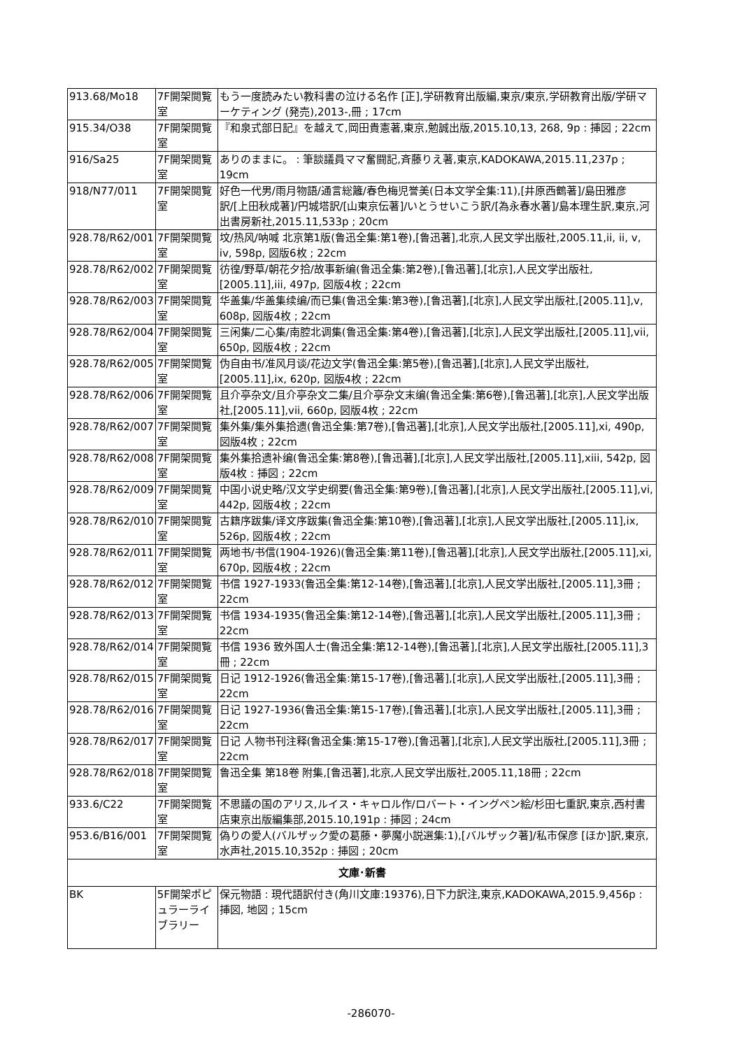| 913.68/Mo18 | 7F開架閲覧室 | もう一度読みたい教科書の泣ける名作 [正],学研教育出版編,東京/東京,学研教育出版/学研マーケティング (発売),2013-,冊 ; 17cm |
| 915.34/O38 | 7F開架閲覧室 | 『和泉式部日記』を越えて,岡田貴憲著,東京,勉誠出版,2015.10,13, 268, 9p : 挿図 ; 22cm |
| 916/Sa25 | 7F開架閲覧室 | ありのままに。 : 筆談議員ママ奮闘記,斉藤りえ著,東京,KADOKAWA,2015.11,237p ; 19cm |
| 918/N77/011 | 7F開架閲覧室 | 好色一代男/雨月物語/通言総籬/春色梅児誉美(日本文学全集:11),[井原西鶴著]/島田雅彦訳/[上田秋成著]/円城塔訳/[山東京伝著]/いとうせいこう訳/[為永春水著]/島本理生訳,東京,河出書房新社,2015.11,533p ; 20cm |
| 928.78/R62/001 | 7F開架閲覧室 | 坟/热风/呐喊 北京第1版(鲁迅全集:第1卷),[鲁迅著],北京,人民文学出版社,2005.11,ii, ii, v, iv, 598p, 図版6枚 ; 22cm |
| 928.78/R62/002 | 7F開架閲覧室 | 彷徨/野草/朝花夕拾/故事新编(鲁迅全集:第2卷),[鲁迅著],[北京],人民文学出版社,[2005.11],iii, 497p, 図版4枚 ; 22cm |
| 928.78/R62/003 | 7F開架閲覧室 | 华盖集/华盖集续编/而已集(鲁迅全集:第3卷),[鲁迅著],[北京],人民文学出版社,[2005.11],v, 608p, 図版4枚 ; 22cm |
| 928.78/R62/004 | 7F開架閲覧室 | 三闲集/二心集/南腔北调集(鲁迅全集:第4卷),[鲁迅著],[北京],人民文学出版社,[2005.11],vii, 650p, 図版4枚 ; 22cm |
| 928.78/R62/005 | 7F開架閲覧室 | 伪自由书/准风月谈/花边文学(鲁迅全集:第5卷),[鲁迅著],[北京],人民文学出版社,[2005.11],ix, 620p, 図版4枚 ; 22cm |
| 928.78/R62/006 | 7F開架閲覧室 | 且介亭杂文/且介亭杂文二集/且介亭杂文末编(鲁迅全集:第6卷),[鲁迅著],[北京],人民文学出版社,[2005.11],vii, 660p, 図版4枚 ; 22cm |
| 928.78/R62/007 | 7F開架閲覧室 | 集外集/集外集拾遗(鲁迅全集:第7卷),[鲁迅著],[北京],人民文学出版社,[2005.11],xi, 490p, 図版4枚 ; 22cm |
| 928.78/R62/008 | 7F開架閲覧室 | 集外集拾遗补编(鲁迅全集:第8卷),[鲁迅著],[北京],人民文学出版社,[2005.11],xiii, 542p, 図版4枚 : 挿図 ; 22cm |
| 928.78/R62/009 | 7F開架閲覧室 | 中国小说史略/汉文学史纲要(鲁迅全集:第9卷),[鲁迅著],[北京],人民文学出版社,[2005.11],vi, 442p, 図版4枚 ; 22cm |
| 928.78/R62/010 | 7F開架閲覧室 | 古籍序跋集/译文序跋集(鲁迅全集:第10卷),[鲁迅著],[北京],人民文学出版社,[2005.11],ix, 526p, 図版4枚 ; 22cm |
| 928.78/R62/011 | 7F開架閲覧室 | 两地书/书信(1904-1926)(鲁迅全集:第11卷),[鲁迅著],[北京],人民文学出版社,[2005.11],xi, 670p, 図版4枚 ; 22cm |
| 928.78/R62/012 | 7F開架閲覧室 | 书信 1927-1933(鲁迅全集:第12-14卷),[鲁迅著],[北京],人民文学出版社,[2005.11],3冊 ; 22cm |
| 928.78/R62/013 | 7F開架閲覧室 | 书信 1934-1935(鲁迅全集:第12-14卷),[鲁迅著],[北京],人民文学出版社,[2005.11],3冊 ; 22cm |
| 928.78/R62/014 | 7F開架閲覧室 | 书信 1936 致外国人士(鲁迅全集:第12-14卷),[鲁迅著],[北京],人民文学出版社,[2005.11],3冊 ; 22cm |
| 928.78/R62/015 | 7F開架閲覧室 | 日记 1912-1926(鲁迅全集:第15-17卷),[鲁迅著],[北京],人民文学出版社,[2005.11],3冊 ; 22cm |
| 928.78/R62/016 | 7F開架閲覧室 | 日记 1927-1936(鲁迅全集:第15-17卷),[鲁迅著],[北京],人民文学出版社,[2005.11],3冊 ; 22cm |
| 928.78/R62/017 | 7F開架閲覧室 | 日记 人物书刊注释(鲁迅全集:第15-17卷),[鲁迅著],[北京],人民文学出版社,[2005.11],3冊 ; 22cm |
| 928.78/R62/018 | 7F開架閲覧室 | 鲁迅全集 第18卷 附集,[鲁迅著],北京,人民文学出版社,2005.11,18冊 ; 22cm |
| 933.6/C22 | 7F開架閲覧室 | 不思議の国のアリス,ルイス・キャロル作/ロバート・イングペン絵/杉田七重訳,東京,西村書店東京出版編集部,2015.10,191p : 挿図 ; 24cm |
| 953.6/B16/001 | 7F開架閲覧室 | 偽りの愛人(バルザック愛の葛藤・夢魔小説選集:1),[バルザック著]/私市保彦 [ほか]訳,東京,水声社,2015.10,352p : 挿図 ; 20cm |
| 文庫･新書 | | |
| BK | 5F開架ポピュラーライブラリー | 保元物語 : 現代語訳付き(角川文庫:19376),日下力訳注,東京,KADOKAWA,2015.9,456p : 挿図, 地図 ; 15cm |
-286070-